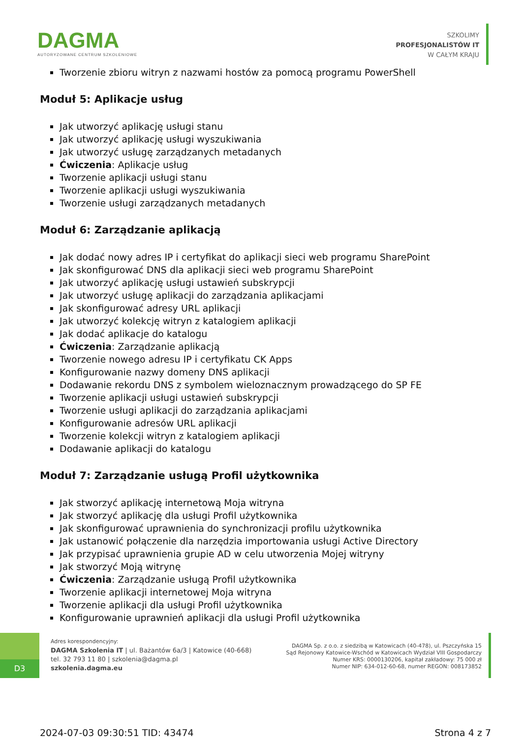DAGMA
AUTORYZOWANE CENTRUM SZKOLENIOWE
SZKOLIMY
PROFESJONALISTÓW IT
W CAŁYM KRAJU
Tworzenie zbioru witryn z nazwami hostów za pomocą programu PowerShell
Moduł 5: Aplikacje usług
Jak utworzyć aplikację usługi stanu
Jak utworzyć aplikację usługi wyszukiwania
Jak utworzyć usługę zarządzanych metadanych
Ćwiczenia: Aplikacje usług
Tworzenie aplikacji usługi stanu
Tworzenie aplikacji usługi wyszukiwania
Tworzenie usługi zarządzanych metadanych
Moduł 6: Zarządzanie aplikacją
Jak dodać nowy adres IP i certyfikat do aplikacji sieci web programu SharePoint
Jak skonfigurować DNS dla aplikacji sieci web programu SharePoint
Jak utworzyć aplikację usługi ustawień subskrypcji
Jak utworzyć usługę aplikacji do zarządzania aplikacjami
Jak skonfigurować adresy URL aplikacji
Jak utworzyć kolekcję witryn z katalogiem aplikacji
Jak dodać aplikacje do katalogu
Ćwiczenia: Zarządzanie aplikacją
Tworzenie nowego adresu IP i certyfikatu CK Apps
Konfigurowanie nazwy domeny DNS aplikacji
Dodawanie rekordu DNS z symbolem wieloznacznym prowadzącego do SP FE
Tworzenie aplikacji usługi ustawień subskrypcji
Tworzenie usługi aplikacji do zarządzania aplikacjami
Konfigurowanie adresów URL aplikacji
Tworzenie kolekcji witryn z katalogiem aplikacji
Dodawanie aplikacji do katalogu
Moduł 7: Zarządzanie usługą Profil użytkownika
Jak stworzyć aplikację internetową Moja witryna
Jak stworzyć aplikację dla usługi Profil użytkownika
Jak skonfigurować uprawnienia do synchronizacji profilu użytkownika
Jak ustanowić połączenie dla narzędzia importowania usługi Active Directory
Jak przypisać uprawnienia grupie AD w celu utworzenia Mojej witryny
Jak stworzyć Moją witrynę
Ćwiczenia: Zarządzanie usługą Profil użytkownika
Tworzenie aplikacji internetowej Moja witryna
Tworzenie aplikacji dla usługi Profil użytkownika
Konfigurowanie uprawnień aplikacji dla usługi Profil użytkownika
D3
Adres korespondencyjny:
DAGMA Szkolenia IT | ul. Bażantów 6a/3 | Katowice (40-668)
tel. 32 793 11 80 | szkolenia@dagma.pl
szkolenia.dagma.eu
DAGMA Sp. z o.o. z siedzibą w Katowicach (40-478), ul. Pszczyńska 15
Sąd Rejonowy Katowice-Wschód w Katowicach Wydział VIII Gospodarczy
Numer KRS: 0000130206, kapitał zakładowy: 75 000 zł
Numer NIP: 634-012-60-68, numer REGON: 008173852
2024-07-03 09:30:51 TID: 43474 Strona 4 z 7